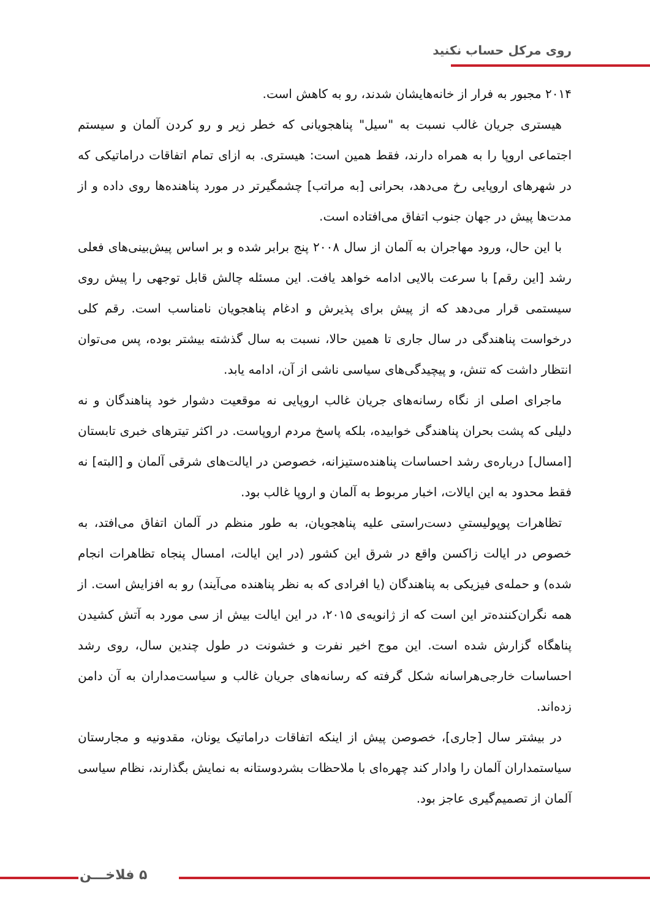روی مرکل حساب نکنید
۲۰۱۴ مجبور به فرار از خانه‌هایشان شدند، رو به کاهش است.
هیستری جریان غالب نسبت به "سیل" پناهجویانی که خطر زیر و رو کردن آلمان و سیستم اجتماعی اروپا را به همراه دارند، فقط همین است: هیستری. به ازای تمام اتفاقات دراماتیکی که در شهرهای اروپایی رخ می‌دهد، بحرانی [به مراتب] چشمگیرتر در مورد پناهنده‌ها روی داده و از مدت‌ها پیش در جهان جنوب اتفاق می‌افتاده است.
با این حال، ورود مهاجران به آلمان از سال ۲۰۰۸ پنج برابر شده و بر اساس پیش‌بینی‌های فعلی رشد [این رقم] با سرعت بالایی ادامه خواهد یافت. این مسئله چالش قابل توجهی را پیش روی سیستمی قرار می‌دهد که از پیش برای پذیرش و ادغام پناهجویان نامناسب است. رقم کلی درخواست پناهندگی در سال جاری تا همین حالا، نسبت به سال گذشته بیشتر بوده، پس می‌توان انتظار داشت که تنش، و پیچیدگی‌های سیاسی ناشی از آن، ادامه یابد.
ماجرای اصلی از نگاه رسانه‌های جریان غالب اروپایی نه موقعیت دشوار خود پناهندگان و نه دلیلی که پشت بحران پناهندگی خوابیده، بلکه پاسخ مردم اروپاست. در اکثر تیترهای خبری تابستان [امسال] درباره‌ی رشد احساسات پناهنده‌ستیزانه، خصوصن در ایالت‌های شرقی آلمان و [البته] نه فقط محدود به این ایالات، اخبار مربوط به آلمان و اروپا غالب بود.
تظاهرات پوپولیستیِ دست‌راستی علیه پناهجویان، به طور منظم در آلمان اتفاق می‌افتد، به خصوص در ایالت زاکسن واقع در شرق این کشور (در این ایالت، امسال پنجاه تظاهرات انجام شده) و حمله‌ی فیزیکی به پناهندگان (یا افرادی که به نظر پناهنده می‌آیند) رو به افزایش است. از همه نگران‌کننده‌تر این است که از ژانویه‌ی ۲۰۱۵، در این ایالت بیش از سی مورد به آتش کشیدن پناهگاه گزارش شده است. این موج اخیر نفرت و خشونت در طول چندین سال، روی رشد احساسات خارجی‌هراسانه شکل گرفته که رسانه‌های جریان غالب و سیاست‌مداران به آن دامن زده‌اند.
در بیشتر سال [جاری]، خصوصن پیش از اینکه اتفاقات دراماتیک یونان، مقدونیه و مجارستان سیاستمداران آلمان را وادار کند چهره‌ای با ملاحظات بشردوستانه به نمایش بگذارند، نظام سیاسی آلمان از تصمیم‌گیری عاجز بود.
۵ فلاخـــن